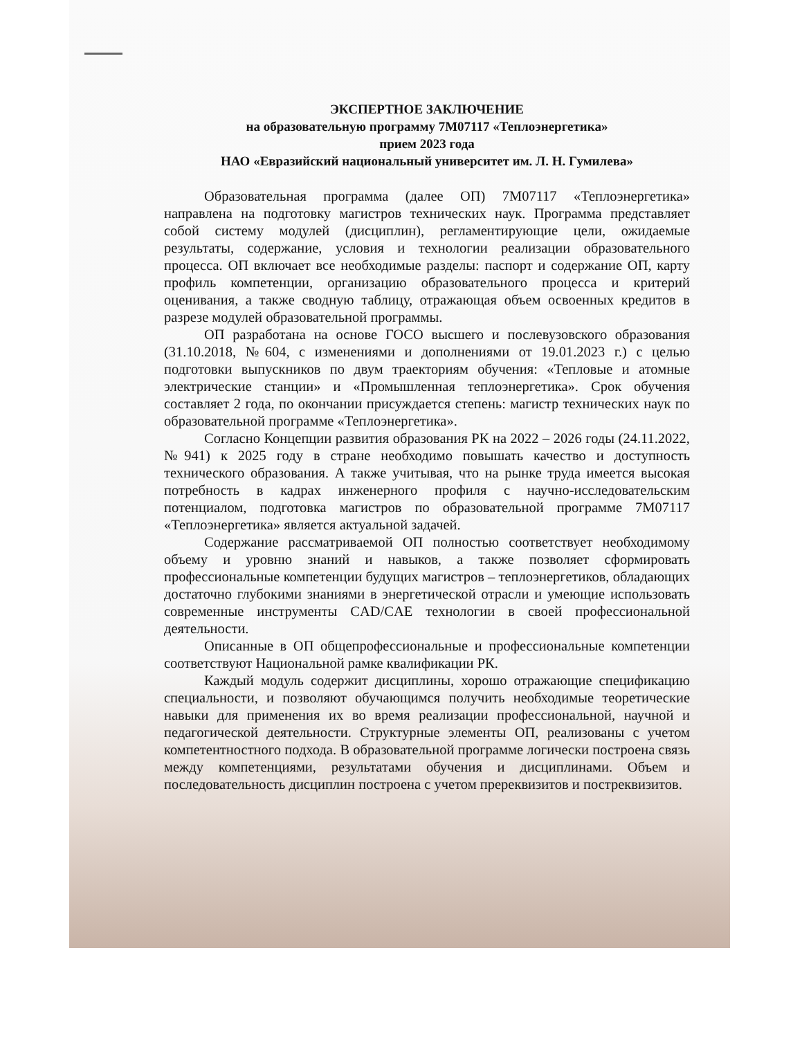ЭКСПЕРТНОЕ ЗАКЛЮЧЕНИЕ
на образовательную программу 7М07117 «Теплоэнергетика»
прием 2023 года
НАО «Евразийский национальный университет им. Л. Н. Гумилева»
Образовательная программа (далее ОП) 7М07117 «Теплоэнергетика» направлена на подготовку магистров технических наук. Программа представляет собой систему модулей (дисциплин), регламентирующие цели, ожидаемые результаты, содержание, условия и технологии реализации образовательного процесса. ОП включает все необходимые разделы: паспорт и содержание ОП, карту профиль компетенции, организацию образовательного процесса и критерий оценивания, а также сводную таблицу, отражающая объем освоенных кредитов в разрезе модулей образовательной программы.
ОП разработана на основе ГОСО высшего и послевузовского образования (31.10.2018, №604, с изменениями и дополнениями от 19.01.2023 г.) с целью подготовки выпускников по двум траекториям обучения: «Тепловые и атомные электрические станции» и «Промышленная теплоэнергетика». Срок обучения составляет 2 года, по окончании присуждается степень: магистр технических наук по образовательной программе «Теплоэнергетика».
Согласно Концепции развития образования РК на 2022 – 2026 годы (24.11.2022, №941) к 2025 году в стране необходимо повышать качество и доступность технического образования. А также учитывая, что на рынке труда имеется высокая потребность в кадрах инженерного профиля с научно-исследовательским потенциалом, подготовка магистров по образовательной программе 7М07117 «Теплоэнергетика» является актуальной задачей.
Содержание рассматриваемой ОП полностью соответствует необходимому объему и уровню знаний и навыков, а также позволяет сформировать профессиональные компетенции будущих магистров – теплоэнергетиков, обладающих достаточно глубокими знаниями в энергетической отрасли и умеющие использовать современные инструменты CAD/CAE технологии в своей профессиональной деятельности.
Описанные в ОП общепрофессиональные и профессиональные компетенции соответствуют Национальной рамке квалификации РК.
Каждый модуль содержит дисциплины, хорошо отражающие спецификацию специальности, и позволяют обучающимся получить необходимые теоретические навыки для применения их во время реализации профессиональной, научной и педагогической деятельности. Структурные элементы ОП, реализованы с учетом компетентностного подхода. В образовательной программе логически построена связь между компетенциями, результатами обучения и дисциплинами. Объем и последовательность дисциплин построена с учетом пререквизитов и постреквизитов.